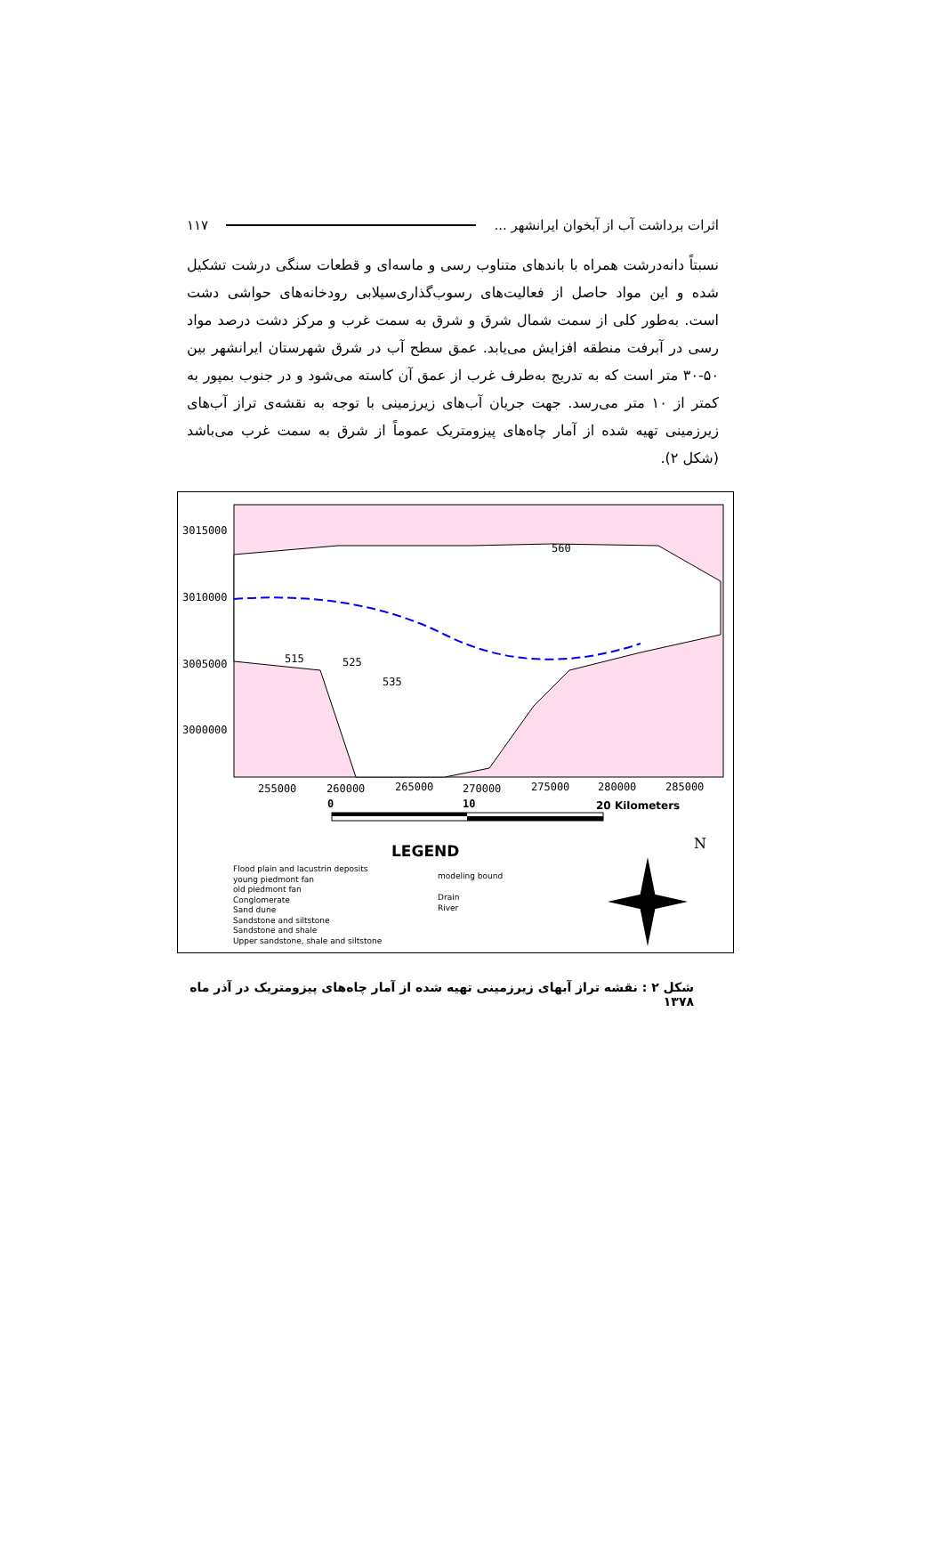اثرات برداشت آب از آبخوان ایرانشهر ... ۱۱۷
نسبتاً دانه‌درشت همراه با باندهای متناوب رسی و ماسه‌ای و قطعات سنگی درشت تشکیل شده و این مواد حاصل از فعالیت‌های رسوب‌گذاری‌سیلابی رودخانه‌های حواشی دشت است. به‌طور کلی از سمت شمال شرق و شرق به سمت غرب و مرکز دشت درصد مواد رسی در آبرفت منطقه افزایش می‌یابد. عمق سطح آب در شرق شهرستان ایرانشهر بین ۵۰-۳۰ متر است که به تدریج به‌طرف غرب از عمق آن کاسته می‌شود و در جنوب بمپور به کمتر از ۱۰ متر می‌رسد. جهت جریان آب‌های زیرزمینی با توجه به نقشه‌ی تراز آب‌های زیرزمینی تهیه شده از آمار چاه‌های پیزومتریک عموماً از شرق به سمت غرب می‌باشد (شکل ۲).
N
3015000
3010000
3005000
3000000
255000 260000 265000 270000 275000 280000 285000
515 525
535
560
0 10 20 Kilometers
LEGEND
Flood plain and lacustrin deposits
young piedmont fan
old piedmont fan
Conglomerate
Sand dune
Sandstone and siltstone
Sandstone and shale
Upper sandstone, shale and siltstone
modeling bound
Drain
River
شکل ۲ : نقشه تراز آبهای زیرزمینی تهیه شده از آمار چاه‌های پیزومتریک در آذر ماه ۱۳۷۸